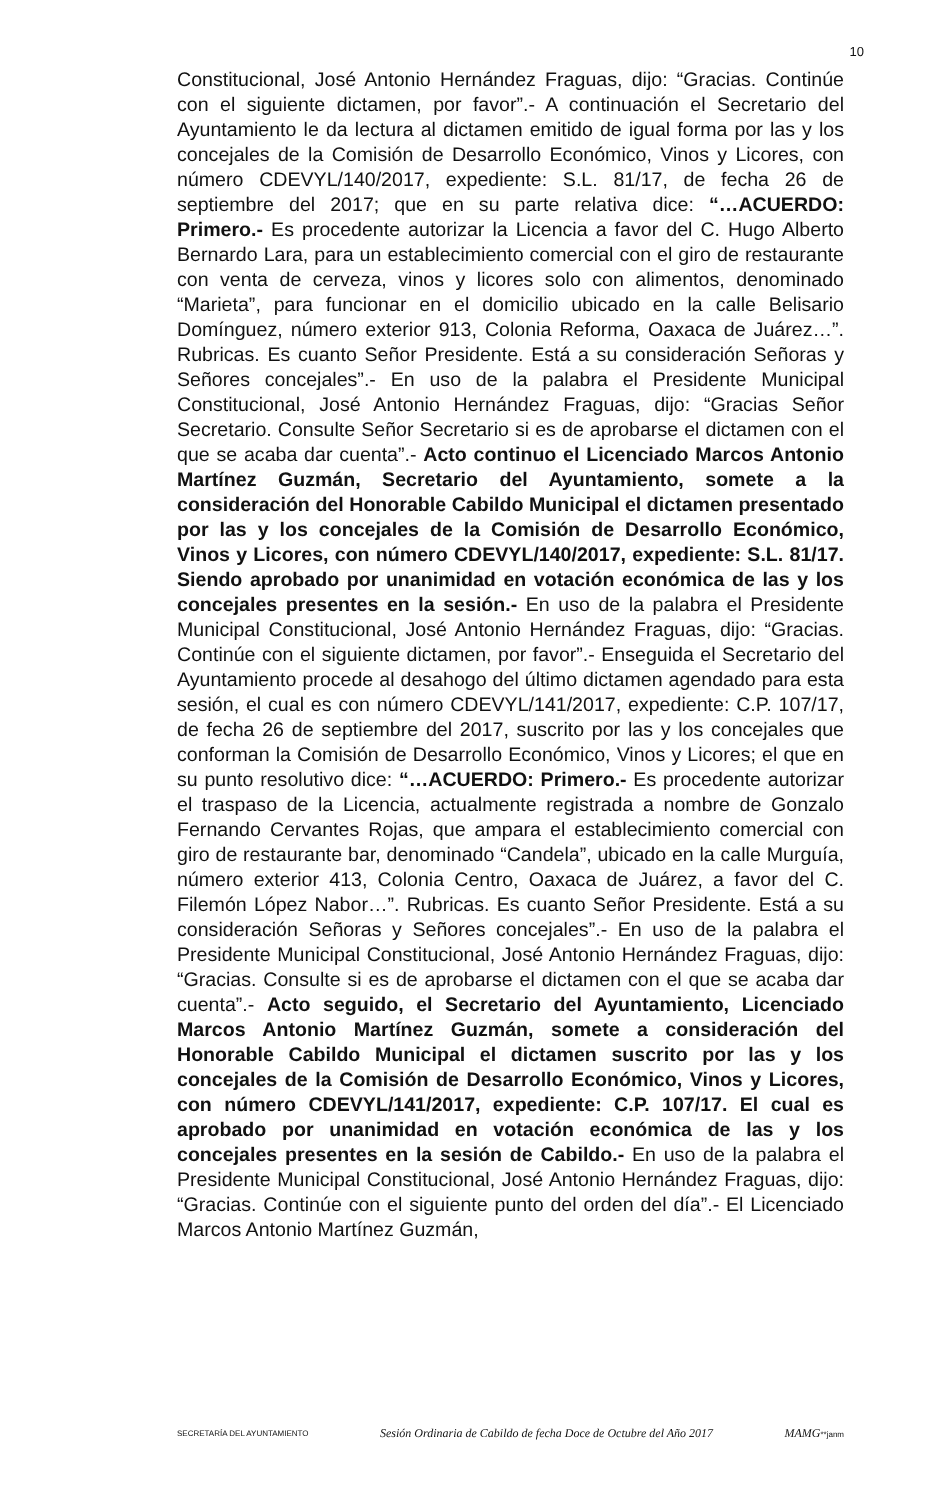10
Constitucional, José Antonio Hernández Fraguas, dijo: “Gracias. Continúe con el siguiente dictamen, por favor”.- A continuación el Secretario del Ayuntamiento le da lectura al dictamen emitido de igual forma por las y los concejales de la Comisión de Desarrollo Económico, Vinos y Licores, con número CDEVYL/140/2017, expediente: S.L. 81/17, de fecha 26 de septiembre del 2017; que en su parte relativa dice: “…ACUERDO: Primero.- Es procedente autorizar la Licencia a favor del C. Hugo Alberto Bernardo Lara, para un establecimiento comercial con el giro de restaurante con venta de cerveza, vinos y licores solo con alimentos, denominado “Marieta”, para funcionar en el domicilio ubicado en la calle Belisario Domínguez, número exterior 913, Colonia Reforma, Oaxaca de Juárez…”. Rubricas. Es cuanto Señor Presidente. Está a su consideración Señoras y Señores concejales”.- En uso de la palabra el Presidente Municipal Constitucional, José Antonio Hernández Fraguas, dijo: “Gracias Señor Secretario. Consulte Señor Secretario si es de aprobarse el dictamen con el que se acaba dar cuenta”.- Acto continuo el Licenciado Marcos Antonio Martínez Guzmán, Secretario del Ayuntamiento, somete a la consideración del Honorable Cabildo Municipal el dictamen presentado por las y los concejales de la Comisión de Desarrollo Económico, Vinos y Licores, con número CDEVYL/140/2017, expediente: S.L. 81/17. Siendo aprobado por unanimidad en votación económica de las y los concejales presentes en la sesión.- En uso de la palabra el Presidente Municipal Constitucional, José Antonio Hernández Fraguas, dijo: “Gracias. Continúe con el siguiente dictamen, por favor”.- Enseguida el Secretario del Ayuntamiento procede al desahogo del último dictamen agendado para esta sesión, el cual es con número CDEVYL/141/2017, expediente: C.P. 107/17, de fecha 26 de septiembre del 2017, suscrito por las y los concejales que conforman la Comisión de Desarrollo Económico, Vinos y Licores; el que en su punto resolutivo dice: “…ACUERDO: Primero.- Es procedente autorizar el traspaso de la Licencia, actualmente registrada a nombre de Gonzalo Fernando Cervantes Rojas, que ampara el establecimiento comercial con giro de restaurante bar, denominado “Candela”, ubicado en la calle Murguía, número exterior 413, Colonia Centro, Oaxaca de Juárez, a favor del C. Filemón López Nabor…”. Rubricas. Es cuanto Señor Presidente. Está a su consideración Señoras y Señores concejales”.- En uso de la palabra el Presidente Municipal Constitucional, José Antonio Hernández Fraguas, dijo: “Gracias. Consulte si es de aprobarse el dictamen con el que se acaba dar cuenta”.- Acto seguido, el Secretario del Ayuntamiento, Licenciado Marcos Antonio Martínez Guzmán, somete a consideración del Honorable Cabildo Municipal el dictamen suscrito por las y los concejales de la Comisión de Desarrollo Económico, Vinos y Licores, con número CDEVYL/141/2017, expediente: C.P. 107/17. El cual es aprobado por unanimidad en votación económica de las y los concejales presentes en la sesión de Cabildo.- En uso de la palabra el Presidente Municipal Constitucional, José Antonio Hernández Fraguas, dijo: “Gracias. Continúe con el siguiente punto del orden del día”.- El Licenciado Marcos Antonio Martínez Guzmán,
SECRETARÍA DEL AYUNTAMIENTO Sesión Ordinaria de Cabildo de fecha Doce de Octubre del Año 2017 MAMG**janm